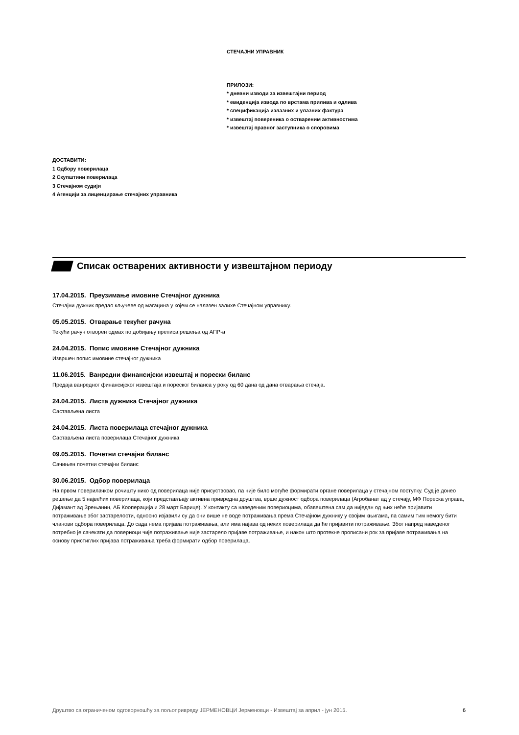СТЕЧАЈНИ УПРАВНИК
ПРИЛОЗИ:
* дневни изводи за извештајни период
* евиденција извода по врстама прилива и одлива
* спецификација излазних и улазних фактура
* извештај повереника о оствареним активностима
* извештај правног заступника о споровима
ДОСТАВИТИ:
1 Одбору поверилаца
2 Скупштини поверилаца
3 Стечајном судији
4 Агенцији за лиценцирање стечајних управника
Списак остварених активности у извештајном периоду
17.04.2015. Преузимање имовине Стечајног дужника
Стечајни дужник предао кључеве од магацина у којем се нaлазен залихе Стечајном управнику.
05.05.2015. Отварање текућег рачуна
Текући рачун отворен одмах по добијању преписа решења од АПР-а
24.04.2015. Попис имовине Стечајног дужника
Извршен попис имовине стечајног дужника
11.06.2015. Ванредни финансијски извештај и порески биланс
Предаја ванредног финансијског извештаја и пореског биланса у року од 60 дана од дана отварања стечаја.
24.04.2015. Листа дужника Стечајног дужника
Састављена листа
24.04.2015. Листа поверилаца стечајног дужника
Састављена листа поверилаца Стечајног дужника
09.05.2015. Почетни стечајни биланс
Сачињен почетни стечајни биланс
30.06.2015. Одбор поверилаца
На првом поверилачком рочишту нико од поверилаца није присуствовао, па није било могуће формирати органе поверилаца у стечајном поступку. Суд је донео решење да 5 највећих поверилаца, који представљају активна привредна друштва, врше дужност одбора поверилаца (Агробанат ад у стечају, МФ Пореска управа, Дијамант ад Зрењанин, АБ Кооперација и 28 март Барице). У контакту са наведеним повериоцима, обавештена сам да ниједан од њих неће пријавити потраживање због застарелости, односно изјавили су да они више не воде потраживања према Стечајном дужнику у својим књигама, па самим тим немогу бити чланови одбора поверилаца. До сада нема пријава потраживања, али има најава од неких поверилаца да ће пријавити потраживање. Због напред наведеног потребно је сачекати да повериоци чије потраживање није застарело пријаве потраживање, и након што протекне прописани рок за пријаве потраживања на основу пристиглих пријава потраживања треба формирати одбор поверилаца.
Друштво са ограниченом одговорношћу за пољопривреду ЈЕРМЕНОВЦИ Јерменовци - Извештај за април - јун 2015. 6